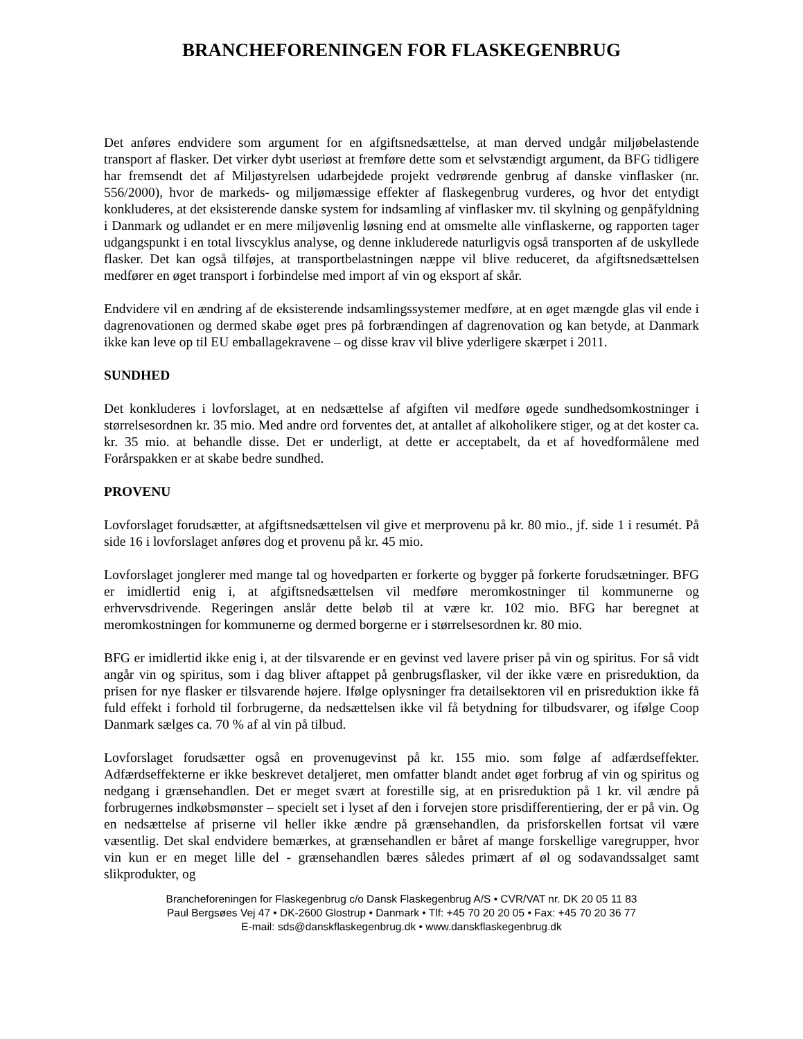BRANCHEFORENINGEN FOR FLASKEGENBRUG
Det anføres endvidere som argument for en afgiftsnedsættelse, at man derved undgår miljøbelastende transport af flasker. Det virker dybt useriøst at fremføre dette som et selvstændigt argument, da BFG tidligere har fremsendt det af Miljøstyrelsen udarbejdede projekt vedrørende genbrug af danske vinflasker (nr. 556/2000), hvor de markeds- og miljømæssige effekter af flaskegenbrug vurderes, og hvor det entydigt konkluderes, at det eksisterende danske system for indsamling af vinflasker mv. til skylning og genpåfyldning i Danmark og udlandet er en mere miljøvenlig løsning end at omsmelte alle vinflaskerne, og rapporten tager udgangspunkt i en total livscyklus analyse, og denne inkluderede naturligvis også transporten af de uskyllede flasker. Det kan også tilføjes, at transportbelastningen næppe vil blive reduceret, da afgiftsnedsættelsen medfører en øget transport i forbindelse med import af vin og eksport af skår.
Endvidere vil en ændring af de eksisterende indsamlingssystemer medføre, at en øget mængde glas vil ende i dagrenovationen og dermed skabe øget pres på forbrændingen af dagrenovation og kan betyde, at Danmark ikke kan leve op til EU emballagekravene – og disse krav vil blive yderligere skærpet i 2011.
SUNDHED
Det konkluderes i lovforslaget, at en nedsættelse af afgiften vil medføre øgede sundhedsomkostninger i størrelsesordnen kr. 35 mio. Med andre ord forventes det, at antallet af alkoholikere stiger, og at det koster ca. kr. 35 mio. at behandle disse. Det er underligt, at dette er acceptabelt, da et af hovedformålene med Forårspakken er at skabe bedre sundhed.
PROVENU
Lovforslaget forudsætter, at afgiftsnedsættelsen vil give et merprovenu på kr. 80 mio., jf. side 1 i resumét. På side 16 i lovforslaget anføres dog et provenu på kr. 45 mio.
Lovforslaget jonglerer med mange tal og hovedparten er forkerte og bygger på forkerte forudsætninger. BFG er imidlertid enig i, at afgiftsnedsættelsen vil medføre meromkostninger til kommunerne og erhvervsdrivende. Regeringen anslår dette beløb til at være kr. 102 mio. BFG har beregnet at meromkostningen for kommunerne og dermed borgerne er i størrelsesordnen kr. 80 mio.
BFG er imidlertid ikke enig i, at der tilsvarende er en gevinst ved lavere priser på vin og spiritus. For så vidt angår vin og spiritus, som i dag bliver aftappet på genbrugsflasker, vil der ikke være en prisreduktion, da prisen for nye flasker er tilsvarende højere. Ifølge oplysninger fra detailsektoren vil en prisreduktion ikke få fuld effekt i forhold til forbrugerne, da nedsættelsen ikke vil få betydning for tilbudsvarer, og ifølge Coop Danmark sælges ca. 70 % af al vin på tilbud.
Lovforslaget forudsætter også en provenugevinst på kr. 155 mio. som følge af adfærdseffekter. Adfærdseffekterne er ikke beskrevet detaljeret, men omfatter blandt andet øget forbrug af vin og spiritus og nedgang i grænsehandlen. Det er meget svært at forestille sig, at en prisreduktion på 1 kr. vil ændre på forbrugernes indkøbsmønster – specielt set i lyset af den i forvejen store prisdifferentiering, der er på vin. Og en nedsættelse af priserne vil heller ikke ændre på grænsehandlen, da prisforskellen fortsat vil være væsentlig. Det skal endvidere bemærkes, at grænsehandlen er båret af mange forskellige varegrupper, hvor vin kun er en meget lille del - grænsehandlen bæres således primært af øl og sodavandssalget samt slikprodukter, og
Brancheforeningen for Flaskegenbrug c/o Dansk Flaskegenbrug A/S • CVR/VAT nr. DK 20 05 11 83
Paul Bergsøes Vej 47 • DK-2600 Glostrup • Danmark • Tlf: +45 70 20 20 05 • Fax: +45 70 20 36 77
E-mail: sds@danskflaskegenbrug.dk • www.danskflaskegenbrug.dk